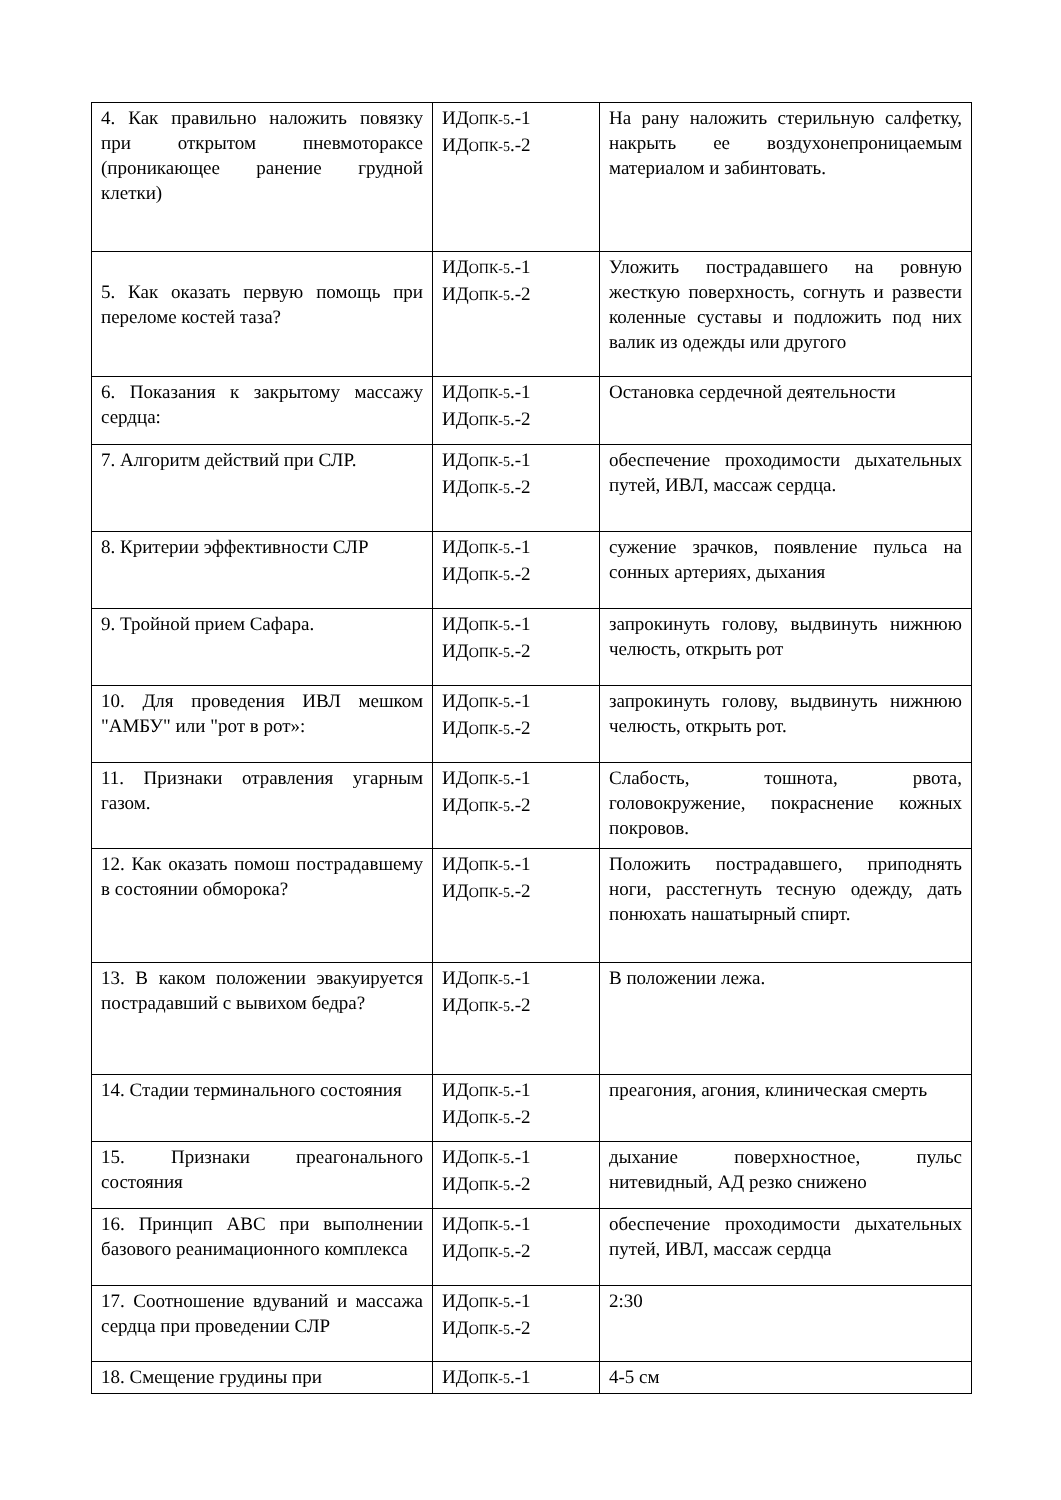| 4. Как правильно наложить повязку при открытом пневмотораксе (проникающее ранение грудной клетки) | ИД ОПК-5 .-1 ИД ОПК-5 .-2 | На рану наложить стерильную салфетку, накрыть ее воздухонепроницаемым материалом и забинтовать. |
| 5. Как оказать первую помощь при переломе костей таза? | ИД ОПК-5 .-1 ИД ОПК-5 .-2 | Уложить пострадавшего на ровную жесткую поверхность, согнуть и развести коленные суставы и подложить под них валик из одежды или другого |
| 6. Показания к закрытому массажу сердца: | ИД ОПК-5 .-1 ИД ОПК-5 .-2 | Остановка сердечной деятельности |
| 7. Алгоритм действий при СЛР. | ИД ОПК-5 .-1 ИД ОПК-5 .-2 | обеспечение проходимости дыхательных путей, ИВЛ, массаж сердца. |
| 8. Критерии эффективности СЛР | ИД ОПК-5 .-1 ИД ОПК-5 .-2 | сужение зрачков, появление пульса на сонных артериях, дыхания |
| 9. Тройной прием Сафара. | ИД ОПК-5 .-1 ИД ОПК-5 .-2 | запрокинуть голову, выдвинуть нижнюю челюсть, открыть рот |
| 10. Для проведения ИВЛ мешком "АМБУ" или "рот в рот»: | ИД ОПК-5 .-1 ИД ОПК-5 .-2 | запрокинуть голову, выдвинуть нижнюю челюсть, открыть рот. |
| 11. Признаки отравления угарным газом. | ИД ОПК-5 .-1 ИД ОПК-5 .-2 | Слабость, тошнота, рвота, головокружение, покраснение кожных покровов. |
| 12. Как оказать помош пострадавшему в состоянии обморока? | ИД ОПК-5 .-1 ИД ОПК-5 .-2 | Положить пострадавшего, приподнять ноги, расстегнуть тесную одежду, дать понюхать нашатырный спирт. |
| 13. В каком положении эвакуируется пострадавший с вывихом бедра? | ИД ОПК-5 .-1 ИД ОПК-5 .-2 | В положении лежа. |
| 14. Стадии терминального состояния | ИД ОПК-5 .-1 ИД ОПК-5 .-2 | преагония, агония, клиническая смерть |
| 15. Признаки преагонального состояния | ИД ОПК-5 .-1 ИД ОПК-5 .-2 | дыхание поверхностное, пульс нитевидный, АД резко снижено |
| 16. Принцип АВС при выполнении базового реанимационного комплекса | ИД ОПК-5 .-1 ИД ОПК-5 .-2 | обеспечение проходимости дыхательных путей, ИВЛ, массаж сердца |
| 17. Соотношение вдуваний и массажа сердца при проведении СЛР | ИД ОПК-5 .-1 ИД ОПК-5 .-2 | 2:30 |
| 18. Смещение грудины при | ИД ОПК-5 .-1 | 4-5 см |